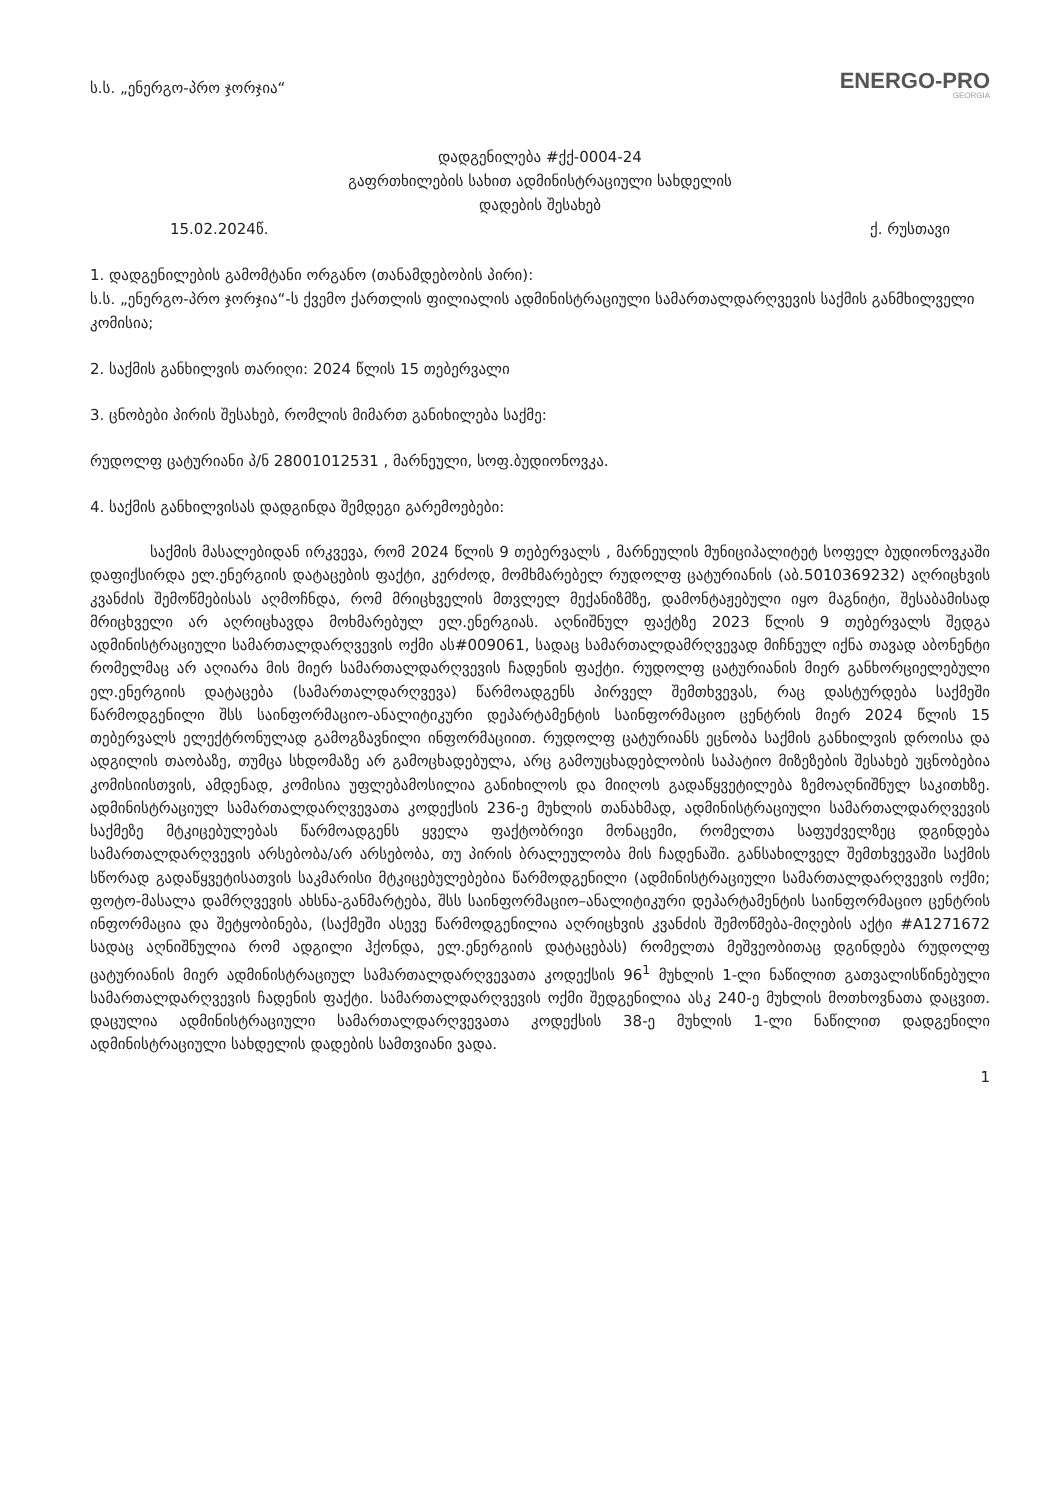ს.ს. „ენერგო-პრო ჯორჯია“
ENERGO-PRO
GEORGIA
დადგენილება #ქქ-0004-24
გაფრთხილების სახით ადმინისტრაციული სახდელის
დადების შესახებ
15.02.2024წ. ქ. რუსთავი
1. დადგენილების გამომტანი ორგანო (თანამდებობის პირი):
ს.ს. „ენერგო-პრო ჯორჯია“-ს ქვემო ქართლის ფილიალის ადმინისტრაციული სამართალდარღვევის საქმის განმხილველი კომისია;
2. საქმის განხილვის თარიღი: 2024 წლის 15 თებერვალი
3. ცნობები პირის შესახებ, რომლის მიმართ განიხილება საქმე:
რუდოლფ ცატურიანი პ/ნ 28001012531 , მარნეული, სოფ.ბუდიონოვკა.
4. საქმის განხილვისას დადგინდა შემდეგი გარემოებები:
საქმის მასალებიდან ირკვევა, რომ 2024 წლის 9 თებერვალს , მარნეულის მუნიციპალიტეტ სოფელ ბუდიონოვკაში დაფიქსირდა ელ.ენერგიის დატაცების ფაქტი, კერძოდ, მომხმარებელ რუდოლფ ცატურიანის (აბ.5010369232) აღრიცხვის კვანძის შემოწმებისას აღმოჩნდა, რომ მრიცხველის მთვლელ მექანიზმზე, დამონტაჟებული იყო მაგნიტი, შესაბამისად მრიცხველი არ აღრიცხავდა მოხმარებულ ელ.ენერგიას. აღნიშნულ ფაქტზე 2023 წლის 9 თებერვალს შედგა ადმინისტრაციული სამართალდარღვევის ოქმი ას#009061, სადაც სამართალდამრღვევად მიჩნეულ იქნა თავად აბონენტი რომელმაც არ აღიარა მის მიერ სამართალდარღვევის ჩადენის ფაქტი. რუდოლფ ცატურიანის მიერ განხორციელებული ელ.ენერგიის დატაცება (სამართალდარღვევა) წარმოადგენს პირველ შემთხვევას, რაც დასტურდება საქმეში წარმოდგენილი შსს საინფორმაციო-ანალიტიკური დეპარტამენტის საინფორმაციო ცენტრის მიერ 2024 წლის 15 თებერვალს ელექტრონულად გამოგზავნილი ინფორმაციით. რუდოლფ ცატურიანს ეცნობა საქმის განხილვის დროისა და ადგილის თაობაზე, თუმცა სხდომაზე არ გამოცხადებულა, არც გამოუცხადებლობის საპატიო მიზეზების შესახებ უცნობებია კომისიისთვის, ამდენად, კომისია უფლებამოსილია განიხილოს და მიიღოს გადაწყვეტილება ზემოაღნიშნულ საკითხზე. ადმინისტრაციულ სამართალდარღვევათა კოდექსის 236-ე მუხლის თანახმად, ადმინისტრაციული სამართალდარღვევის საქმეზე მტკიცებულებას წარმოადგენს ყველა ფაქტობრივი მონაცემი, რომელთა საფუძველზეც დგინდება სამართალდარღვევის არსებობა/არ არსებობა, თუ პირის ბრალეულობა მის ჩადენაში. განსახილველ შემთხვევაში საქმის სწორად გადაწყვეტისათვის საკმარისი მტკიცებულებებია წარმოდგენილი (ადმინისტრაციული სამართალდარღვევის ოქმი; ფოტო-მასალა დამრღვევის ახსნა-განმარტება, შსს საინფორმაციო–ანალიტიკური დეპარტამენტის საინფორმაციო ცენტრის ინფორმაცია და შეტყობინება, (საქმეში ასევე წარმოდგენილია აღრიცხვის კვანძის შემოწმება-მიღების აქტი #A1271672 სადაც აღნიშნულია რომ ადგილი ჰქონდა, ელ.ენერგიის დატაცებას) რომელთა მეშვეობითაც დგინდება რუდოლფ ცატურიანის მიერ ადმინისტრაციულ სამართალდარღვევათა კოდექსის 96<sup>1</sup> მუხლის 1-ლი ნაწილით გათვალისწინებული სამართალდარღვევის ჩადენის ფაქტი. სამართალდარღვევის ოქმი შედგენილია ასკ 240-ე მუხლის მოთხოვნათა დაცვით. დაცულია ადმინისტრაციული სამართალდარღვევათა კოდექსის 38-ე მუხლის 1-ლი ნაწილით დადგენილი ადმინისტრაციული სახდელის დადების სამთვიანი ვადა.
1